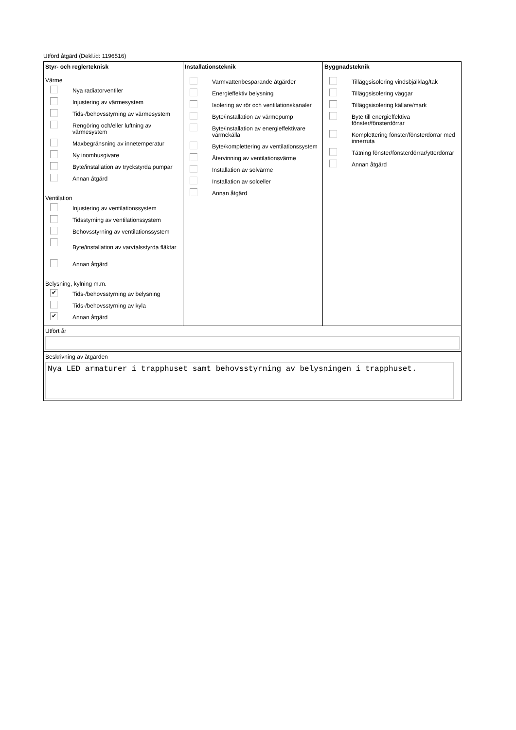Utförd åtgärd (Dekl.id: 1196516)
| Styr- och reglerteknisk Värme Nya radiatorventiler Injustering av värmesystem Tids-/behovsstyrning av värmesystem Rengöring och/eller luftning av värmesystem Maxbegränsning av innetemperatur Ny inomhusgivare Byte/installation av tryckstyrda pumpar Annan åtgärd Ventilation Injustering av ventilationssystem Tidsstyrning av ventilationssystem Behovsstyrning av ventilationssystem Byte/installation av varvtalsstyrda fläktar Annan åtgärd Belysning, kylning m.m. ✔ Tids-/behovsstyrning av belysning Tids-/behovsstyrning av kyla ✔ Annan åtgärd | Installationsteknik Varmvattenbesparande åtgärder Energieffektiv belysning Isolering av rör och ventilationskanaler Byte/installation av värmepump Byte/installation av energieffektivare värmekälla Byte/komplettering av ventilationssystem Återvinning av ventilationsvärme Installation av solvärme Installation av solceller Annan åtgärd | Byggnadsteknik Tilläggsisolering vindsbjälklag/tak Tilläggsisolering väggar Tilläggsisolering källare/mark Byte till energieffektiva fönster/fönsterdörrar Komplettering fönster/fönsterdörrar med innerruta Tätning fönster/fönsterdörrar/ytterdörrar Annan åtgärd |
| Utfört år | | |
| Beskrivning av åtgärden Nya LED armaturer i trapphuset samt behovsstyrning av belysningen i trapphuset. | | |